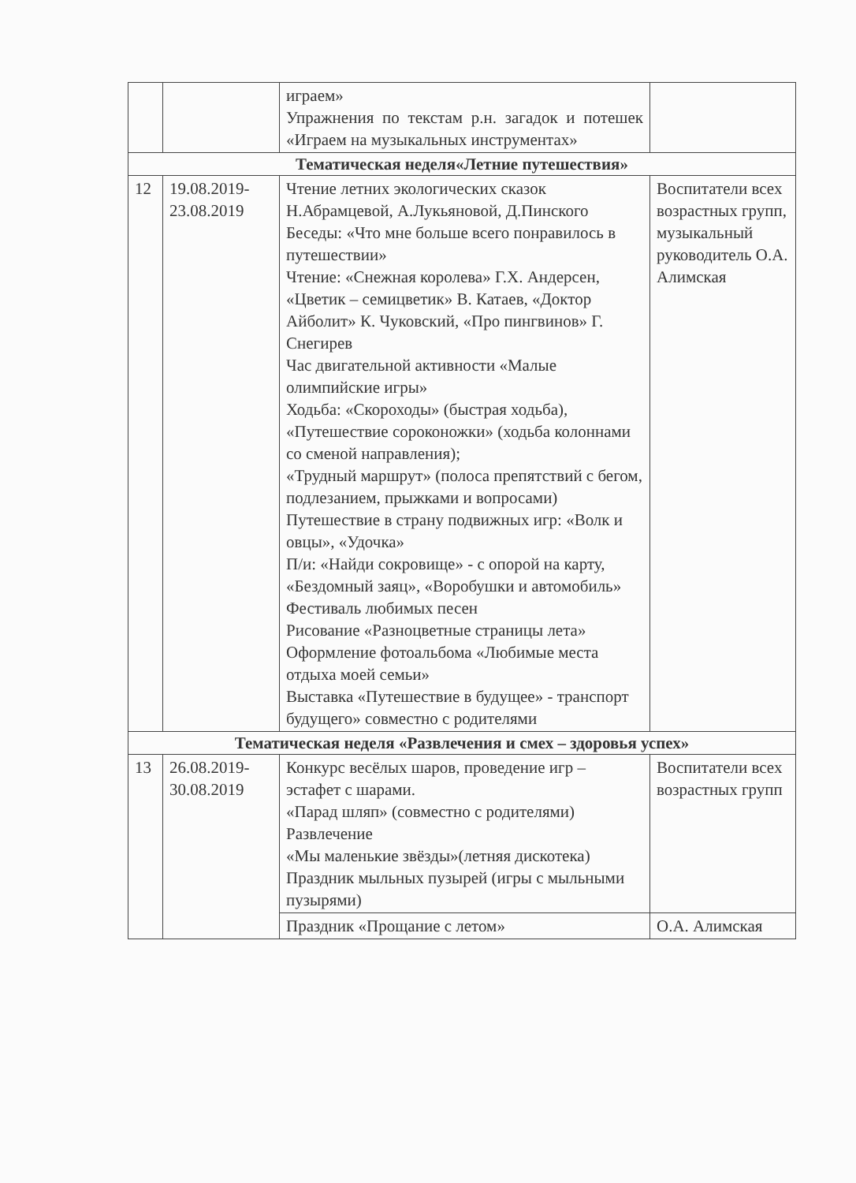| | | играем» Упражнения по текстам р.н. загадок и потешек «Играем на музыкальных инструментах» | |
| Тематическая неделя«Летние путешествия» | | | |
| 12 | 19.08.2019- 23.08.2019 | Чтение летних экологических сказок Н.Абрамцевой, А.Лукьяновой, Д.Пинского Беседы: «Что мне больше всего понравилось в путешествии» Чтение: «Снежная королева» Г.Х. Андерсен, «Цветик – семицветик» В. Катаев, «Доктор Айболит» К. Чуковский, «Про пингвинов» Г. Снегирев Час двигательной активности «Малые олимпийские игры» Ходьба: «Скороходы» (быстрая ходьба), «Путешествие сороконожки» (ходьба колоннами со сменой направления); «Трудный маршрут» (полоса препятствий с бегом, подлезанием, прыжками и вопросами) Путешествие в страну подвижных игр: «Волк и овцы», «Удочка» П/и: «Найди сокровище» - с опорой на карту, «Бездомный заяц», «Воробушки и автомобиль» Фестиваль любимых песен Рисование «Разноцветные страницы лета» Оформление фотоальбома «Любимые места отдыха моей семьи» Выставка «Путешествие в будущее» - транспорт будущего» совместно с родителями | Воспитатели всех возрастных групп, музыкальный руководитель О.А. Алимская |
| Тематическая неделя «Развлечения и смех – здоровья успех» | | | |
| 13 | 26.08.2019- 30.08.2019 | Конкурс весёлых шаров, проведение игр – эстафет с шарами. «Парад шляп» (совместно с родителями) Развлечение «Мы маленькие звёзды»(летняя дискотека) Праздник мыльных пузырей (игры с мыльными пузырями) | Воспитатели всех возрастных групп |
| | | Праздник «Прощание с летом» | О.А. Алимская |